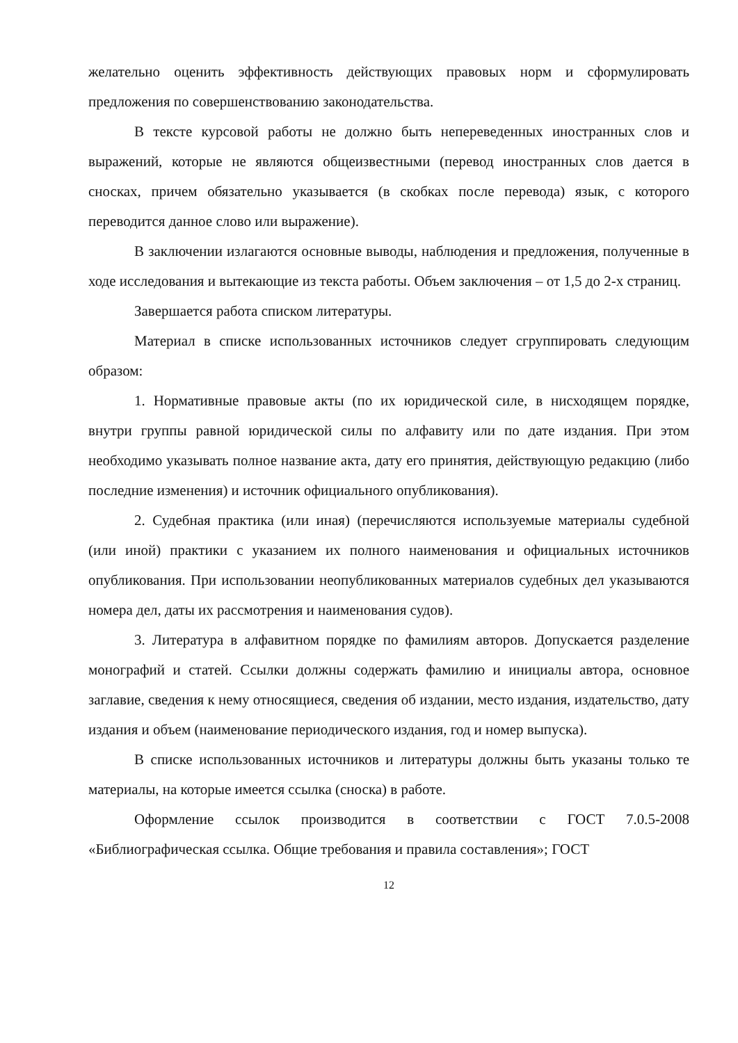желательно оценить эффективность действующих правовых норм и сформулировать предложения по совершенствованию законодательства.
В тексте курсовой работы не должно быть непереведенных иностранных слов и выражений, которые не являются общеизвестными (перевод иностранных слов дается в сносках, причем обязательно указывается (в скобках после перевода) язык, с которого переводится данное слово или выражение).
В заключении излагаются основные выводы, наблюдения и предложения, полученные в ходе исследования и вытекающие из текста работы. Объем заключения – от 1,5 до 2-х страниц.
Завершается работа списком литературы.
Материал в списке использованных источников следует сгруппировать следующим образом:
1. Нормативные правовые акты (по их юридической силе, в нисходящем порядке, внутри группы равной юридической силы по алфавиту или по дате издания. При этом необходимо указывать полное название акта, дату его принятия, действующую редакцию (либо последние изменения) и источник официального опубликования).
2. Судебная практика (или иная) (перечисляются используемые материалы судебной (или иной) практики с указанием их полного наименования и официальных источников опубликования. При использовании неопубликованных материалов судебных дел указываются номера дел, даты их рассмотрения и наименования судов).
3. Литература в алфавитном порядке по фамилиям авторов. Допускается разделение монографий и статей. Ссылки должны содержать фамилию и инициалы автора, основное заглавие, сведения к нему относящиеся, сведения об издании, место издания, издательство, дату издания и объем (наименование периодического издания, год и номер выпуска).
В списке использованных источников и литературы должны быть указаны только те материалы, на которые имеется ссылка (сноска) в работе.
Оформление ссылок производится в соответствии с ГОСТ 7.0.5-2008 «Библиографическая ссылка. Общие требования и правила составления»; ГОСТ
12